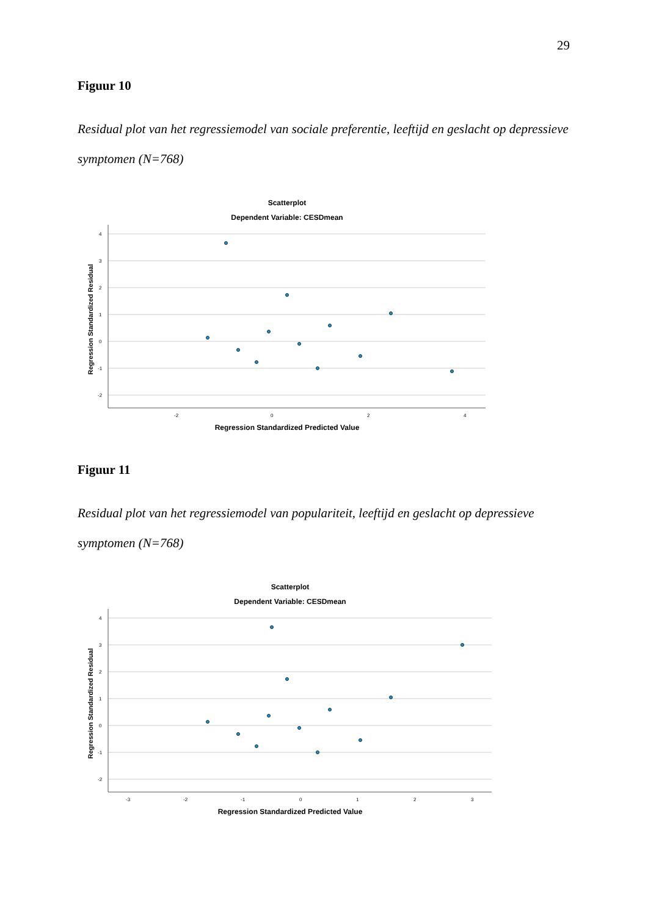29
Figuur 10
Residual plot van het regressiemodel van sociale preferentie, leeftijd en geslacht op depressieve symptomen (N=768)
Scatterplot
Dependent Variable: CESDmean
4
3
2
1
0
-1
-2
-2
0
2
4
Regression Standardized Residual
Regression Standardized Predicted Value
Figuur 11
Residual plot van het regressiemodel van populariteit, leeftijd en geslacht op depressieve symptomen (N=768)
Scatterplot
Dependent Variable: CESDmean
4
3
2
1
0
-1
-2
-3
-2
-1
0
1
2
3
Regression Standardized Residual
Regression Standardized Predicted Value